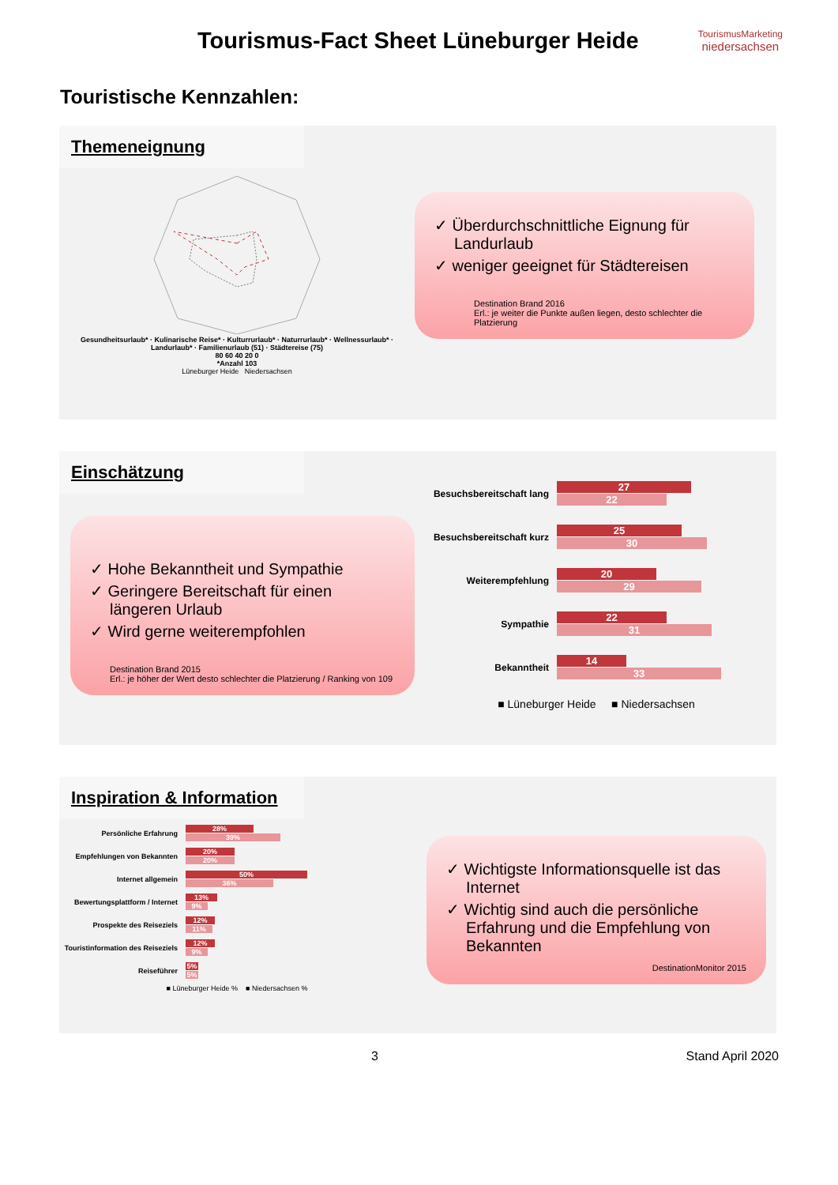Tourismus-Fact Sheet Lüneburger Heide
TourismusMarketing
niedersachsen
Touristische Kennzahlen:
Themeneignung
Gesundheitsurlaub* · Kulinarische Reise* · Kulturrurlaub* · Naturrurlaub* · Wellnessurlaub* · Landurlaub* · Familienurlaub (51) · Städtereise (75)
80 60 40 20 0
*Anzahl 103
Lüneburger Heide Niedersachsen
✓ Überdurchschnittliche Eignung für Landurlaub
✓ weniger geeignet für Städtereisen
Destination Brand 2016
Erl.: je weiter die Punkte außen liegen, desto schlechter die Platzierung
Einschätzung
✓ Hohe Bekanntheit und Sympathie
✓ Geringere Bereitschaft für einen längeren Urlaub
✓ Wird gerne weiterempfohlen
Destination Brand 2015
Erl.: je höher der Wert desto schlechter die Platzierung / Ranking von 109
Besuchsbereitschaft lang
27
22
Besuchsbereitschaft kurz
25
30
Weiterempfehlung
20
29
Sympathie
22
31
Bekanntheit
14
33
■ Lüneburger Heide ■ Niedersachsen
Inspiration & Information
Persönliche Erfahrung
28%
39%
Empfehlungen von Bekannten
20%
20%
Internet allgemein
50%
36%
Bewertungsplattform / Internet
13%
9%
Prospekte des Reiseziels
12%
11%
Touristinformation des Reiseziels
12%
9%
Reiseführer
5%
5%
■ Lüneburger Heide % ■ Niedersachsen %
✓ Wichtigste Informationsquelle ist das Internet
✓ Wichtig sind auch die persönliche Erfahrung und die Empfehlung von Bekannten
DestinationMonitor 2015
3 Stand April 2020